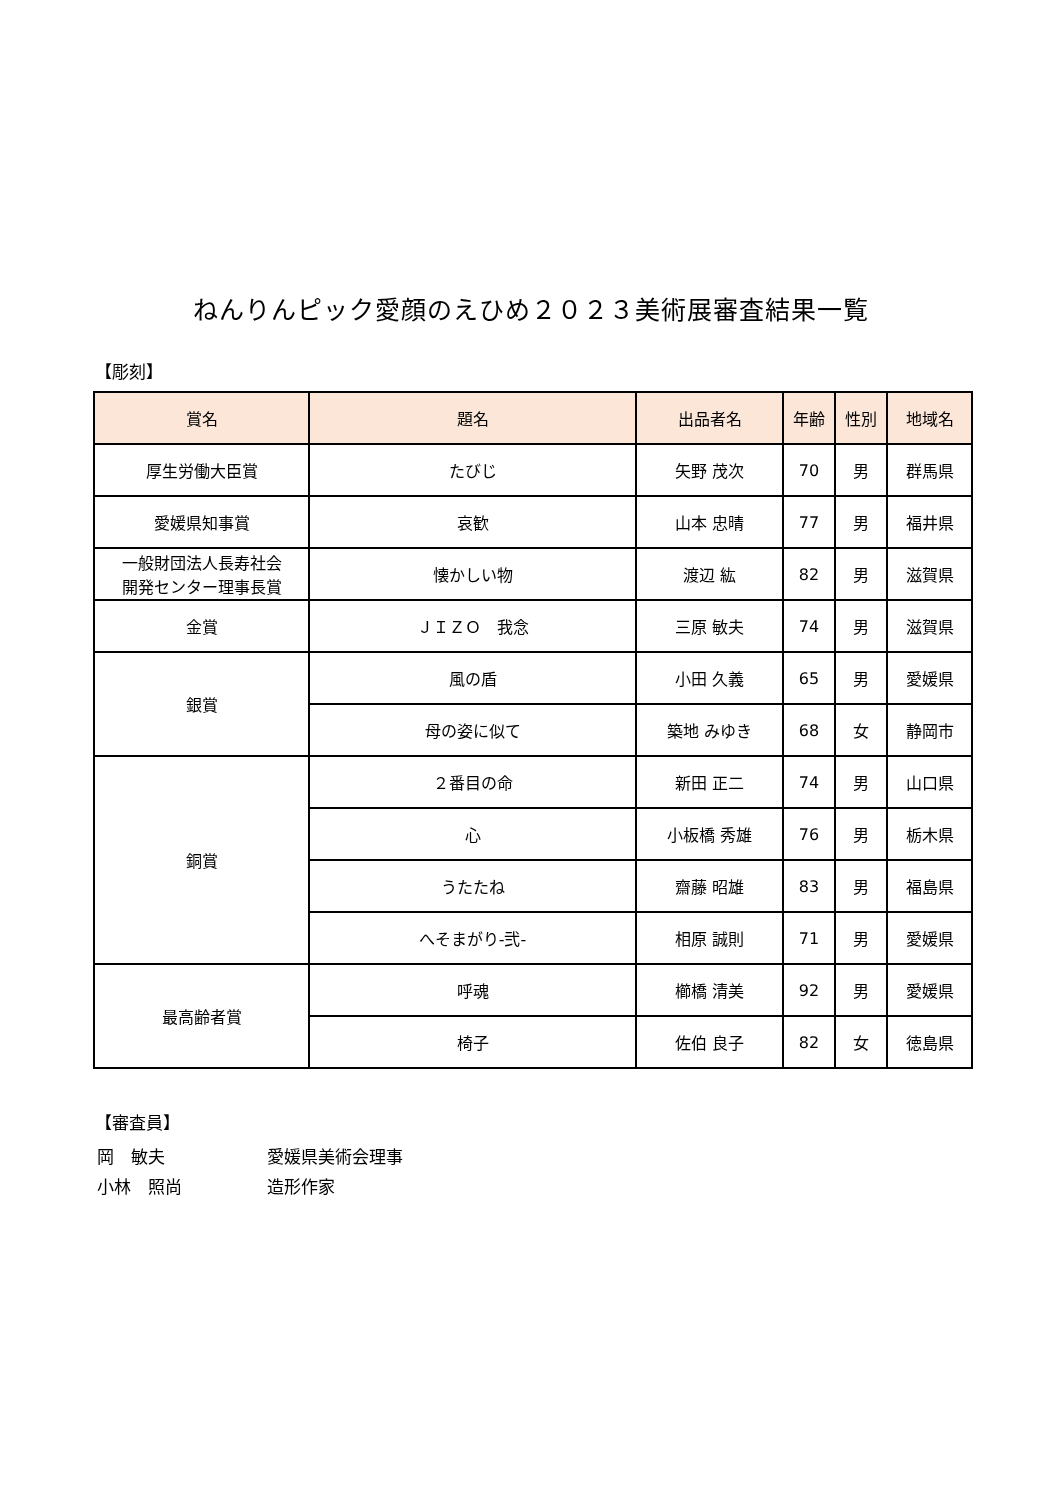ねんりんピック愛顔のえひめ２０２３美術展審査結果一覧
【彫刻】
| 賞名 | 題名 | 出品者名 | 年齢 | 性別 | 地域名 |
| --- | --- | --- | --- | --- | --- |
| 厚生労働大臣賞 | たびじ | 矢野 茂次 | 70 | 男 | 群馬県 |
| 愛媛県知事賞 | 哀歓 | 山本 忠晴 | 77 | 男 | 福井県 |
| 一般財団法人長寿社会 開発センター理事長賞 | 懐かしい物 | 渡辺 紘 | 82 | 男 | 滋賀県 |
| 金賞 | ＪＩＺＯ 我念 | 三原 敏夫 | 74 | 男 | 滋賀県 |
| 銀賞 | 風の盾 | 小田 久義 | 65 | 男 | 愛媛県 |
| | 母の姿に似て | 築地 みゆき | 68 | 女 | 静岡市 |
| 銅賞 | ２番目の命 | 新田 正二 | 74 | 男 | 山口県 |
| | 心 | 小板橋 秀雄 | 76 | 男 | 栃木県 |
| | うたたね | 齋藤 昭雄 | 83 | 男 | 福島県 |
| | へそまがり-弐- | 相原 誠則 | 71 | 男 | 愛媛県 |
| 最高齢者賞 | 呼魂 | 櫛橋 清美 | 92 | 男 | 愛媛県 |
| | 椅子 | 佐伯 良子 | 82 | 女 | 徳島県 |
【審査員】
岡　敏夫 愛媛県美術会理事
小林　照尚 造形作家